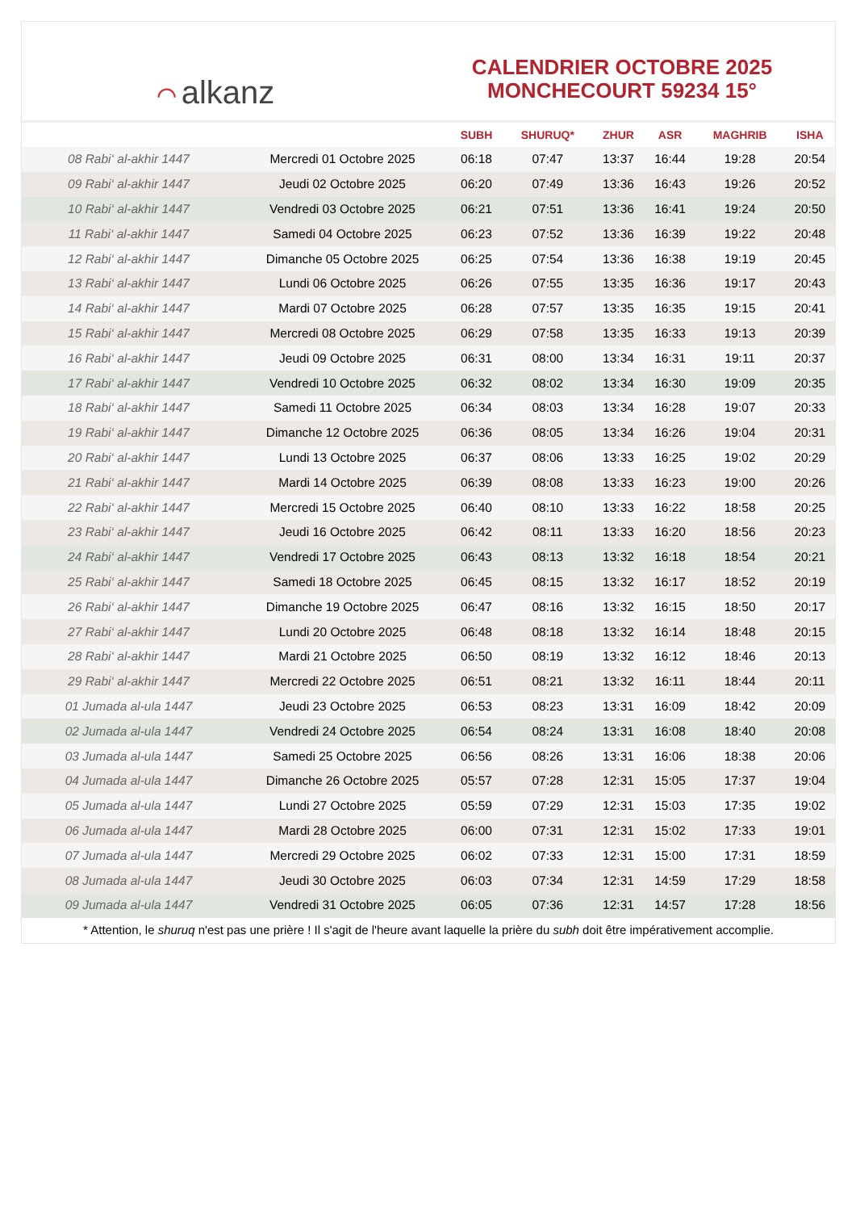⌒ alkanz
CALENDRIER OCTOBRE 2025
MONCHECOURT 59234 15°
| | | SUBH | SHURUQ* | ZHUR | ASR | MAGHRIB | ISHA |
| --- | --- | --- | --- | --- | --- | --- | --- |
| 08 Rabi‘ al-akhir 1447 | Mercredi 01 Octobre 2025 | 06:18 | 07:47 | 13:37 | 16:44 | 19:28 | 20:54 |
| 09 Rabi‘ al-akhir 1447 | Jeudi 02 Octobre 2025 | 06:20 | 07:49 | 13:36 | 16:43 | 19:26 | 20:52 |
| 10 Rabi‘ al-akhir 1447 | Vendredi 03 Octobre 2025 | 06:21 | 07:51 | 13:36 | 16:41 | 19:24 | 20:50 |
| 11 Rabi‘ al-akhir 1447 | Samedi 04 Octobre 2025 | 06:23 | 07:52 | 13:36 | 16:39 | 19:22 | 20:48 |
| 12 Rabi‘ al-akhir 1447 | Dimanche 05 Octobre 2025 | 06:25 | 07:54 | 13:36 | 16:38 | 19:19 | 20:45 |
| 13 Rabi‘ al-akhir 1447 | Lundi 06 Octobre 2025 | 06:26 | 07:55 | 13:35 | 16:36 | 19:17 | 20:43 |
| 14 Rabi‘ al-akhir 1447 | Mardi 07 Octobre 2025 | 06:28 | 07:57 | 13:35 | 16:35 | 19:15 | 20:41 |
| 15 Rabi‘ al-akhir 1447 | Mercredi 08 Octobre 2025 | 06:29 | 07:58 | 13:35 | 16:33 | 19:13 | 20:39 |
| 16 Rabi‘ al-akhir 1447 | Jeudi 09 Octobre 2025 | 06:31 | 08:00 | 13:34 | 16:31 | 19:11 | 20:37 |
| 17 Rabi‘ al-akhir 1447 | Vendredi 10 Octobre 2025 | 06:32 | 08:02 | 13:34 | 16:30 | 19:09 | 20:35 |
| 18 Rabi‘ al-akhir 1447 | Samedi 11 Octobre 2025 | 06:34 | 08:03 | 13:34 | 16:28 | 19:07 | 20:33 |
| 19 Rabi‘ al-akhir 1447 | Dimanche 12 Octobre 2025 | 06:36 | 08:05 | 13:34 | 16:26 | 19:04 | 20:31 |
| 20 Rabi‘ al-akhir 1447 | Lundi 13 Octobre 2025 | 06:37 | 08:06 | 13:33 | 16:25 | 19:02 | 20:29 |
| 21 Rabi‘ al-akhir 1447 | Mardi 14 Octobre 2025 | 06:39 | 08:08 | 13:33 | 16:23 | 19:00 | 20:26 |
| 22 Rabi‘ al-akhir 1447 | Mercredi 15 Octobre 2025 | 06:40 | 08:10 | 13:33 | 16:22 | 18:58 | 20:25 |
| 23 Rabi‘ al-akhir 1447 | Jeudi 16 Octobre 2025 | 06:42 | 08:11 | 13:33 | 16:20 | 18:56 | 20:23 |
| 24 Rabi‘ al-akhir 1447 | Vendredi 17 Octobre 2025 | 06:43 | 08:13 | 13:32 | 16:18 | 18:54 | 20:21 |
| 25 Rabi‘ al-akhir 1447 | Samedi 18 Octobre 2025 | 06:45 | 08:15 | 13:32 | 16:17 | 18:52 | 20:19 |
| 26 Rabi‘ al-akhir 1447 | Dimanche 19 Octobre 2025 | 06:47 | 08:16 | 13:32 | 16:15 | 18:50 | 20:17 |
| 27 Rabi‘ al-akhir 1447 | Lundi 20 Octobre 2025 | 06:48 | 08:18 | 13:32 | 16:14 | 18:48 | 20:15 |
| 28 Rabi‘ al-akhir 1447 | Mardi 21 Octobre 2025 | 06:50 | 08:19 | 13:32 | 16:12 | 18:46 | 20:13 |
| 29 Rabi‘ al-akhir 1447 | Mercredi 22 Octobre 2025 | 06:51 | 08:21 | 13:32 | 16:11 | 18:44 | 20:11 |
| 01 Jumada al-ula 1447 | Jeudi 23 Octobre 2025 | 06:53 | 08:23 | 13:31 | 16:09 | 18:42 | 20:09 |
| 02 Jumada al-ula 1447 | Vendredi 24 Octobre 2025 | 06:54 | 08:24 | 13:31 | 16:08 | 18:40 | 20:08 |
| 03 Jumada al-ula 1447 | Samedi 25 Octobre 2025 | 06:56 | 08:26 | 13:31 | 16:06 | 18:38 | 20:06 |
| 04 Jumada al-ula 1447 | Dimanche 26 Octobre 2025 | 05:57 | 07:28 | 12:31 | 15:05 | 17:37 | 19:04 |
| 05 Jumada al-ula 1447 | Lundi 27 Octobre 2025 | 05:59 | 07:29 | 12:31 | 15:03 | 17:35 | 19:02 |
| 06 Jumada al-ula 1447 | Mardi 28 Octobre 2025 | 06:00 | 07:31 | 12:31 | 15:02 | 17:33 | 19:01 |
| 07 Jumada al-ula 1447 | Mercredi 29 Octobre 2025 | 06:02 | 07:33 | 12:31 | 15:00 | 17:31 | 18:59 |
| 08 Jumada al-ula 1447 | Jeudi 30 Octobre 2025 | 06:03 | 07:34 | 12:31 | 14:59 | 17:29 | 18:58 |
| 09 Jumada al-ula 1447 | Vendredi 31 Octobre 2025 | 06:05 | 07:36 | 12:31 | 14:57 | 17:28 | 18:56 |
* Attention, le shuruq n'est pas une prière ! Il s'agit de l'heure avant laquelle la prière du subh doit être impérativement accomplie.